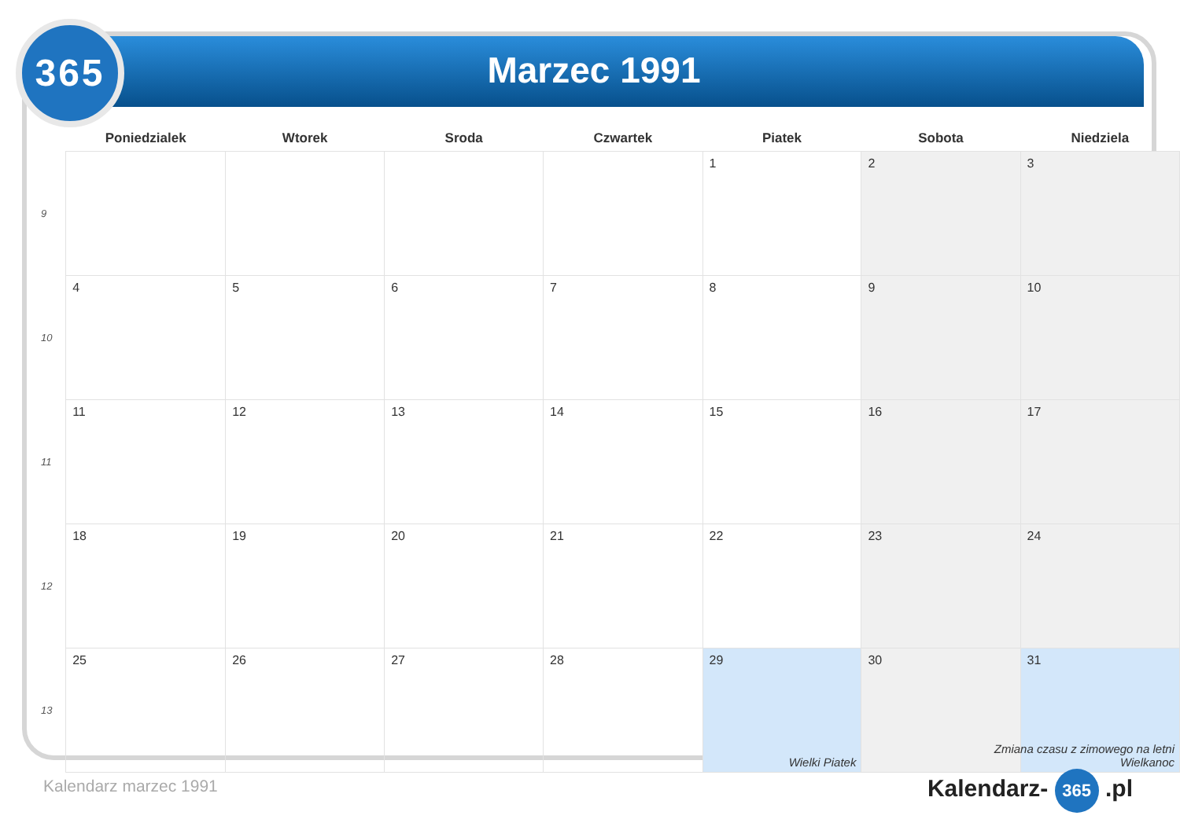365
Marzec 1991
| | Poniedzialek | Wtorek | Sroda | Czwartek | Piatek | Sobota | Niedziela |
| --- | --- | --- | --- | --- | --- | --- | --- |
| 9 | | | | | 1 | 2 | 3 |
| 10 | 4 | 5 | 6 | 7 | 8 | 9 | 10 |
| 11 | 11 | 12 | 13 | 14 | 15 | 16 | 17 |
| 12 | 18 | 19 | 20 | 21 | 22 | 23 | 24 |
| 13 | 25 | 26 | 27 | 28 | 29 Wielki Piatek | 30 | 31 Zmiana czasu z zimowego na letni Wielkanoc |
Kalendarz marzec 1991 Kalendarz- 365 .pl